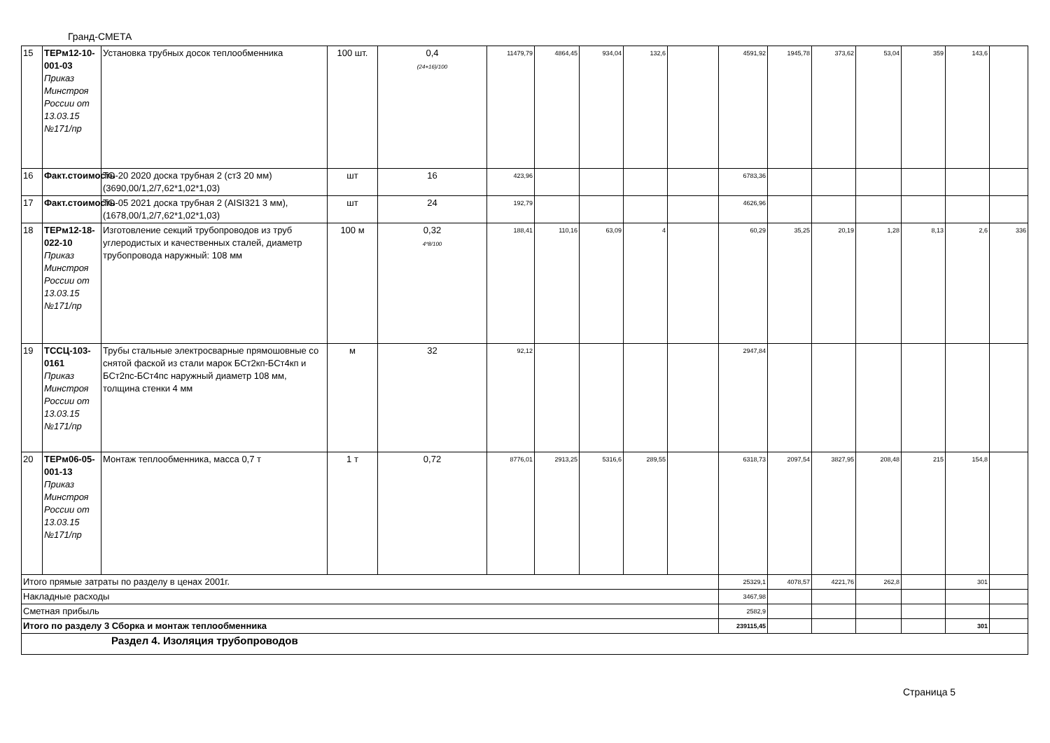Гранд-СМЕТА
| 15 | ТЕРм12-10-001-03 Приказ Минстроя России от 13.03.15 №171/пр | Установка трубных досок теплообменника | 100 шт. | 0,4 (24+16)/100 | 11479,79 | 4864,45 | 934,04 | 132,6 | | 4591,92 | 1945,78 | 373,62 | 53,04 | 359 | 143,6 | |
| 16 | Факт.стоимость | ТО-20 2020 доска трубная 2 (ст3 20 мм) (3690,00/1,2/7,62*1,02*1,03) | шт | 16 | 423,96 | | | | | 6783,36 | | | | | | |
| 17 | Факт.стоимость | ТО-05 2021 доска трубная 2 (AISI321 3 мм), (1678,00/1,2/7,62*1,02*1,03) | шт | 24 | 192,79 | | | | | 4626,96 | | | | | | |
| 18 | ТЕРм12-18-022-10 Приказ Минстроя России от 13.03.15 №171/пр | Изготовление секций трубопроводов из труб углеродистых и качественных сталей, диаметр трубопровода наружный: 108 мм | 100 м | 0,32 4*8/100 | 188,41 | 110,16 | 63,09 | 4 | | 60,29 | 35,25 | 20,19 | 1,28 | 8,13 | 2,6 | 336 |
| 19 | ТССЦ-103-0161 Приказ Минстроя России от 13.03.15 №171/пр | Трубы стальные электросварные прямошовные со снятой фаской из стали марок БСт2кп-БСт4кп и БСт2пс-БСт4пс наружный диаметр 108 мм, толщина стенки 4 мм | м | 32 | 92,12 | | | | | 2947,84 | | | | | | |
| 20 | ТЕРм06-05-001-13 Приказ Минстроя России от 13.03.15 №171/пр | Монтаж теплообменника, масса 0,7 т | 1 т | 0,72 | 8776,01 | 2913,25 | 5316,6 | 289,55 | | 6318,73 | 2097,54 | 3827,95 | 208,48 | 215 | 154,8 | |
| Итого прямые затраты по разделу в ценах 2001г. | | | | | | | | | | 25329,1 | 4078,57 | 4221,76 | 262,8 | | 301 | |
| Накладные расходы | | | | | | | | | | 3467,98 | | | | | | |
| Сметная прибыль | | | | | | | | | | 2582,9 | | | | | | |
| Итого по разделу 3 Сборка и монтаж теплообменника | | | | | | | | | | 239115,45 | | | | | 301 | |
| Раздел 4. Изоляция трубопроводов | | | | | | | | | | | | | | | | |
Страница 5